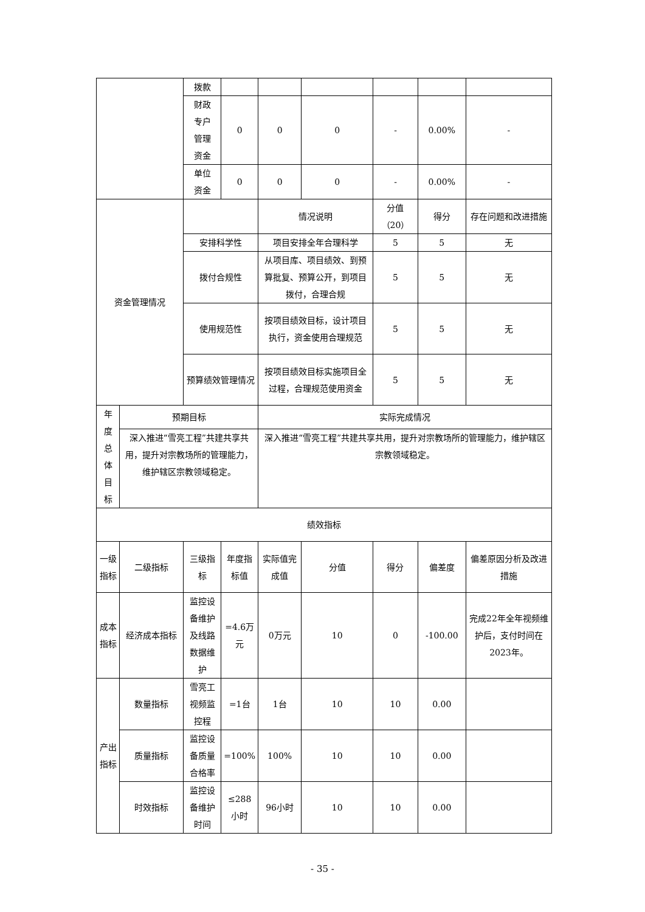| | | 拨款 | | | | | | |
| | | 财政 专户 管理 资金 | 0 | 0 | 0 | - | 0.00% | - |
| | | 单位 资金 | 0 | 0 | 0 | - | 0.00% | - |
| 资金管理情况 | | | | 情况说明 | | 分值 （20） | 得分 | 存在问题和改进措施 |
| | | 安排科学性 | | 项目安排全年合理科学 | | 5 | 5 | 无 |
| | | 拨付合规性 | | 从项目库、项目绩效、到预算批复、预算公开，到项目拨付，合理合规 | | 5 | 5 | 无 |
| | | 使用规范性 | | 按项目绩效目标，设计项目执行，资金使用合理规范 | | 5 | 5 | 无 |
| | | 预算绩效管理情况 | | 按项目绩效目标实施项目全过程，合理规范使用资金 | | 5 | 5 | 无 |
| 年 度 总 体 目 标 | 预期目标 | | | 实际完成情况 | | | | |
| | 深入推进“雪亮工程”共建共享共用，提升对宗教场所的管理能力，维护辖区宗教领域稳定。 | | | 深入推进“雪亮工程”共建共享共用，提升对宗教场所的管理能力，维护辖区宗教领域稳定。 | | | | |
| 绩效指标 | | | | | | | | |
| 一级 指标 | 二级指标 | 三级指标 | 年度指标值 | 实际值完成值 | 分值 | 得分 | 偏差度 | 偏差原因分析及改进措施 |
| 成本 指标 | 经济成本指标 | 监控设备维护及线路数据维护 | =4.6万元 | 0万元 | 10 | 0 | -100.00 | 完成22年全年视频维护后，支付时间在2023年。 |
| 产出 指标 | 数量指标 | 雪亮工视频监控程 | =1台 | 1台 | 10 | 10 | 0.00 | |
| | 质量指标 | 监控设备质量合格率 | =100% | 100% | 10 | 10 | 0.00 | |
| | 时效指标 | 监控设备维护时间 | ≤288小时 | 96小时 | 10 | 10 | 0.00 | |
- 35 -